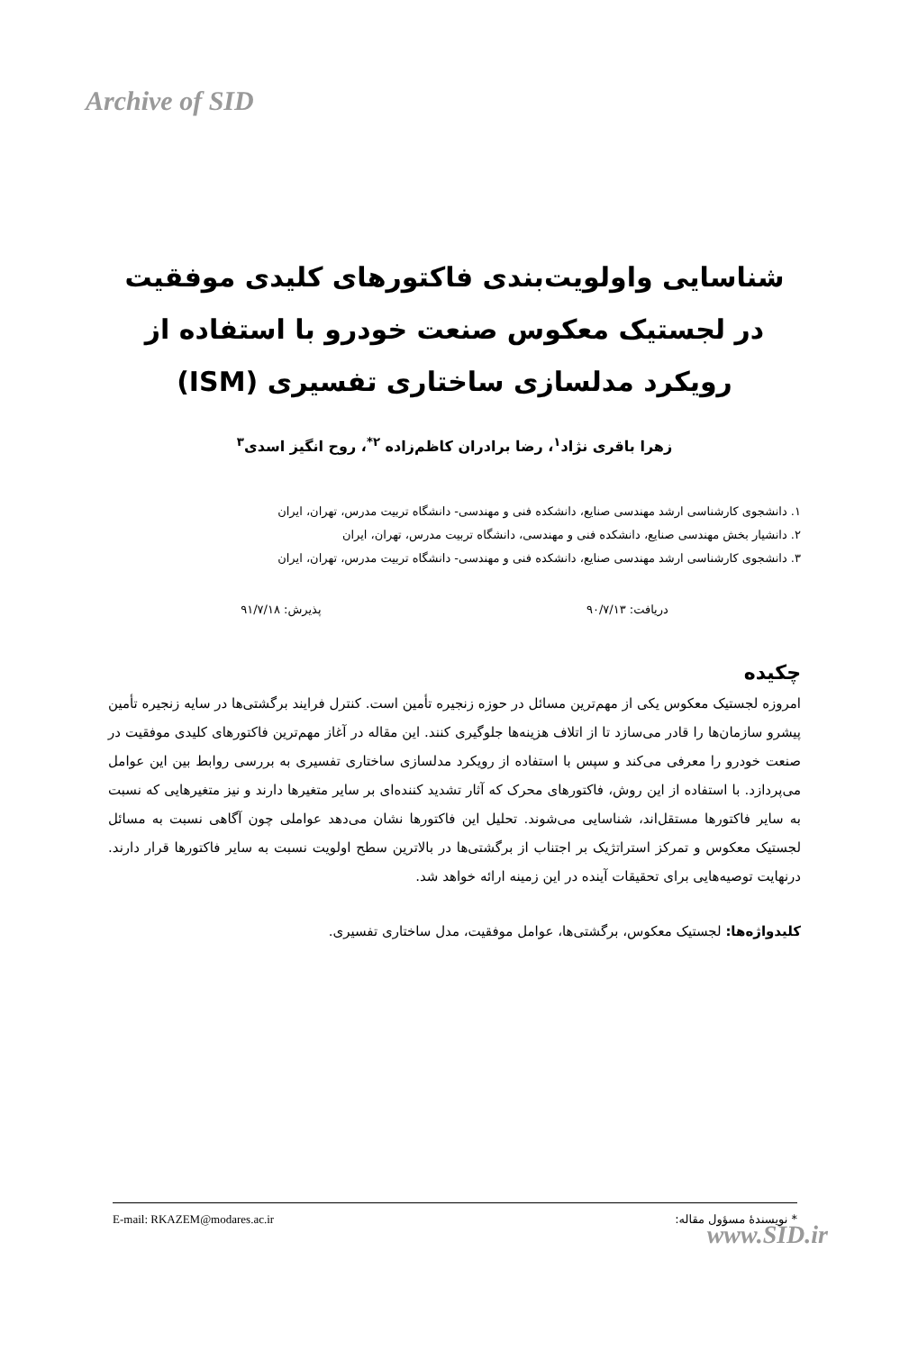Archive of SID
شناسایی واولویت‌بندی فاکتورهای کلیدی موفقیت در لجستیک معکوس صنعت خودرو با استفاده از رویکرد مدلسازی ساختاری تفسیری (ISM)
زهرا باقری نژاد<sup>۱</sup>، رضا برادران کاظم‌زاده <sup>۲*</sup>، روح انگیز اسدی<sup>۳</sup>
۱. دانشجوی کارشناسی ارشد مهندسی صنایع، دانشکده فنی و مهندسی- دانشگاه تربیت مدرس، تهران، ایران
۲. دانشیار بخش مهندسی صنایع، دانشکده فنی و مهندسی، دانشگاه تربیت مدرس، تهران، ایران
۳. دانشجوی کارشناسی ارشد مهندسی صنایع، دانشکده فنی و مهندسی- دانشگاه تربیت مدرس، تهران، ایران
دریافت: ۹۰/۷/۱۳ پذیرش: ۹۱/۷/۱۸
چکیده
امروزه لجستیک معکوس یکی از مهم‌ترین مسائل در حوزه زنجیره تأمین است. کنترل فرایند برگشتی‌ها در سایه زنجیره تأمین پیشرو سازمان‌ها را قادر می‌سازد تا از اتلاف هزینه‌ها جلوگیری کنند. این مقاله در آغاز مهم‌ترین فاکتورهای کلیدی موفقیت در صنعت خودرو را معرفی می‌کند و سپس با استفاده از رویکرد مدلسازی ساختاری تفسیری به بررسی روابط بین این عوامل می‌پردازد. با استفاده از این روش، فاکتورهای محرک که آثار تشدید کننده‌ای بر سایر متغیرها دارند و نیز متغیرهایی که نسبت به سایر فاکتورها مستقل‌اند، شناسایی می‌شوند. تحلیل این فاکتورها نشان می‌دهد عواملی چون آگاهی نسبت به مسائل لجستیک معکوس و تمرکز استراتژیک بر اجتناب از برگشتی‌ها در بالاترین سطح اولویت نسبت به سایر فاکتورها قرار دارند. درنهایت توصیه‌هایی برای تحقیقات آینده در این زمینه ارائه خواهد شد.
کلیدواژه‌ها: لجستیک معکوس، برگشتی‌ها، عوامل موفقیت، مدل ساختاری تفسیری.
E-mail: RKAZEM@modares.ac.ir * نویسندهٔ مسؤول مقاله:
www.SID.ir